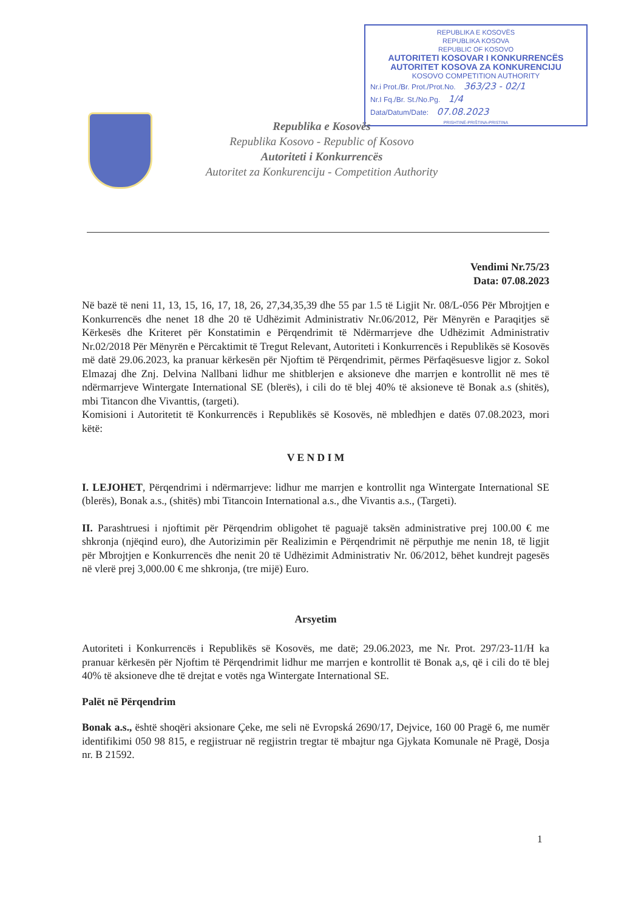REPUBLIKA E KOSOVËS
REPUBLIKA KOSOVA
REPUBLIC OF KOSOVO
AUTORITETI KOSOVAR I KONKURRENCËS
AUTORITET KOSOVA ZA KONKURENCIJU
KOSOVO COMPETITION AUTHORITY
Nr.i Prot./Br. Prot./Prot.No. 363/23 - 02/1
Nr.I Fq./Br. St./No.Pg. 1/4
Data/Datum/Date: 07.08.2023
PRISHTINË-PRIŠTINA-PRISTINA
Republika e Kosovës
Republika Kosovo - Republic of Kosovo
Autoriteti i Konkurrencës
Autoritet za Konkurenciju - Competition Authority
Vendimi Nr.75/23
Data: 07.08.2023
Në bazë të neni 11, 13, 15, 16, 17, 18, 26, 27,34,35,39 dhe 55 par 1.5 të Ligjit Nr. 08/L-056 Për Mbrojtjen e Konkurrencës dhe nenet 18 dhe 20 të Udhëzimit Administrativ Nr.06/2012, Për Mënyrën e Paraqitjes së Kërkesës dhe Kriteret për Konstatimin e Përqendrimit të Ndërmarrjeve dhe Udhëzimit Administrativ Nr.02/2018 Për Mënyrën e Përcaktimit të Tregut Relevant, Autoriteti i Konkurrencës i Republikës së Kosovës më datë 29.06.2023, ka pranuar kërkesën për Njoftim të Përqendrimit, përmes Përfaqësuesve ligjor z. Sokol Elmazaj dhe Znj. Delvina Nallbani lidhur me shitblerjen e aksioneve dhe marrjen e kontrollit në mes të ndërmarrjeve Wintergate International SE (blerës), i cili do të blej 40% të aksioneve të Bonak a.s (shitës), mbi Titancon dhe Vivanttis, (targeti).
Komisioni i Autoritetit të Konkurrencës i Republikës së Kosovës, në mbledhjen e datës 07.08.2023, mori këtë:
V E N D I M
I. LEJOHET, Përqendrimi i ndërmarrjeve: lidhur me marrjen e kontrollit nga Wintergate International SE (blerës), Bonak a.s., (shitës) mbi Titancoin International a.s., dhe Vivantis a.s., (Targeti).
II. Parashtruesi i njoftimit për Përqendrim obligohet të paguajë taksën administrative prej 100.00 € me shkronja (njëqind euro), dhe Autorizimin për Realizimin e Përqendrimit në përputhje me nenin 18, të ligjit për Mbrojtjen e Konkurrencës dhe nenit 20 të Udhëzimit Administrativ Nr. 06/2012, bëhet kundrejt pagesës në vlerë prej 3,000.00 € me shkronja, (tre mijë) Euro.
Arsyetim
Autoriteti i Konkurrencës i Republikës së Kosovës, me datë; 29.06.2023, me Nr. Prot. 297/23-11/H ka pranuar kërkesën për Njoftim të Përqendrimit lidhur me marrjen e kontrollit të Bonak a,s, që i cili do të blej 40% të aksioneve dhe të drejtat e votës nga Wintergate International SE.
Palët në Përqendrim
Bonak a.s., është shoqëri aksionare Çeke, me seli në Evropská 2690/17, Dejvice, 160 00 Pragë 6, me numër identifikimi 050 98 815, e regjistruar në regjistrin tregtar të mbajtur nga Gjykata Komunale në Pragë, Dosja nr. B 21592.
1